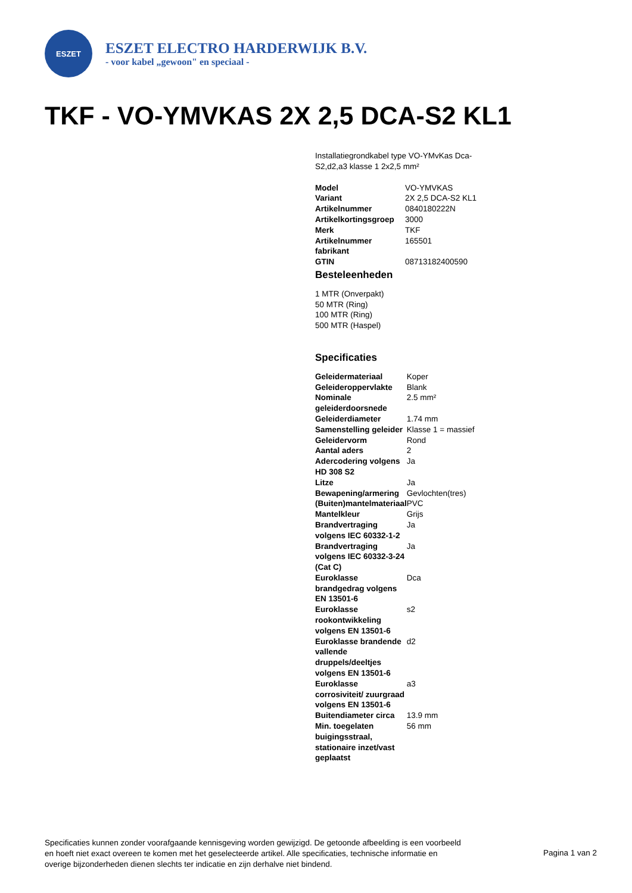ESZET
ESZET ELECTRO HARDERWIJK B.V.
- voor kabel „gewoon" en speciaal -
TKF - VO-YMVKAS 2X 2,5 DCA-S2 KL1
Installatiegrondkabel type VO-YMvKas Dca-S2,d2,a3 klasse 1 2x2,5 mm²
| Model | VO-YMVKAS |
| Variant | 2X 2,5 DCA-S2 KL1 |
| Artikelnummer | 0840180222N |
| Artikelkortingsgroep | 3000 |
| Merk | TKF |
| Artikelnummer fabrikant | 165501 |
| GTIN | 08713182400590 |
Besteleenheden
1 MTR (Onverpakt)
50 MTR (Ring)
100 MTR (Ring)
500 MTR (Haspel)
Specificaties
| Geleidermateriaal | Koper |
| Geleideroppervlakte | Blank |
| Nominale geleiderdoorsnede | 2.5 mm² |
| Geleiderdiameter | 1.74 mm |
| Samenstelling geleider | Klasse 1 = massief |
| Geleidervorm | Rond |
| Aantal aders | 2 |
| Adercodering volgens HD 308 S2 | Ja |
| Litze | Ja |
| Bewapening/armering | Gevlochten(tres) |
| (Buiten)mantelmateriaal | PVC |
| Mantelkleur | Grijs |
| Brandvertraging volgens IEC 60332-1-2 | Ja |
| Brandvertraging volgens IEC 60332-3-24 (Cat C) | Ja |
| Euroklasse brandgedrag volgens EN 13501-6 | Dca |
| Euroklasse rookontwikkeling volgens EN 13501-6 | s2 |
| Euroklasse brandende vallende druppels/deeltjes volgens EN 13501-6 | d2 |
| Euroklasse corrosiviteit/ zuurgraad volgens EN 13501-6 | a3 |
| Buitendiameter circa | 13.9 mm |
| Min. toegelaten buigingsstraal, stationaire inzet/vast geplaatst | 56 mm |
Specificaties kunnen zonder voorafgaande kennisgeving worden gewijzigd. De getoonde afbeelding is een voorbeeld en hoeft niet exact overeen te komen met het geselecteerde artikel. Alle specificaties, technische informatie en overige bijzonderheden dienen slechts ter indicatie en zijn derhalve niet bindend.
Pagina 1 van 2